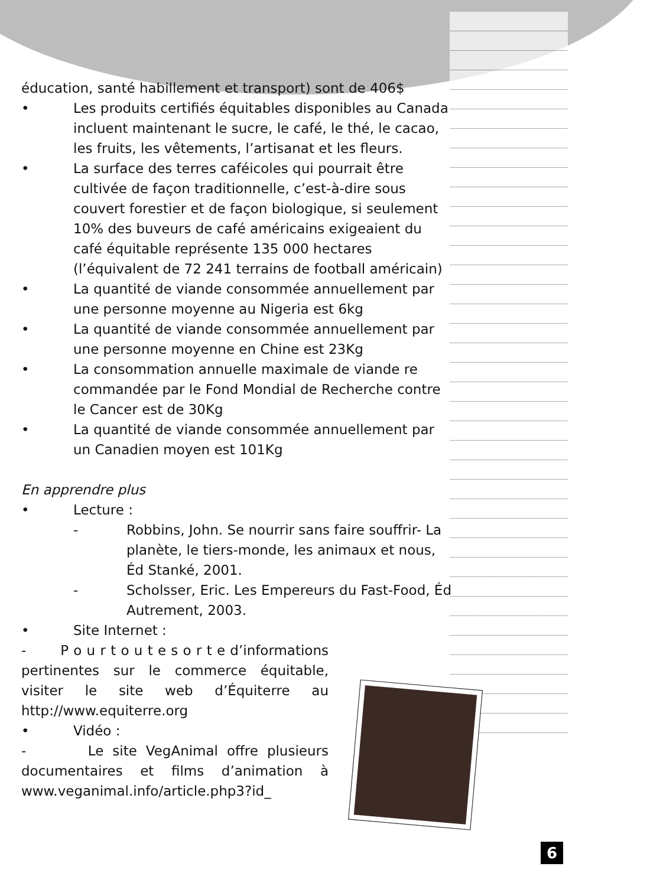éducation, santé habillement et transport) sont de 406$
• Les produits certifiés équitables disponibles au Canada incluent maintenant le sucre, le café, le thé, le cacao, les fruits, les vêtements, l’artisanat et les fleurs.
• La surface des terres caféicoles qui pourrait être cultivée de façon traditionnelle, c’est-à-dire sous couvert forestier et de façon biologique, si seulement 10% des buveurs de café américains exigeaient du café équitable représente 135 000 hectares (l’équivalent de 72 241 terrains de football américain)
• La quantité de viande consommée annuellement par une personne moyenne au Nigeria est 6kg
• La quantité de viande consommée annuellement par une personne moyenne en Chine est 23Kg
• La consommation annuelle maximale de viande re commandée par le Fond Mondial de Recherche contre le Cancer est de 30Kg
• La quantité de viande consommée annuellement par un Canadien moyen est 101Kg
En apprendre plus
• Lecture :
- Robbins, John. Se nourrir sans faire souffrir- La planète, le tiers-monde, les animaux et nous, Éd Stanké, 2001.
- Scholsser, Eric. Les Empereurs du Fast-Food, Éd Autrement, 2003.
• Site Internet :
- P o u r t o u t e s o r t e d’informations pertinentes sur le commerce équitable, visiter le site web d’Équiterre au http://www.equiterre.org
• Vidéo :
- Le site VegAnimal offre plusieurs documentaires et films d’animation à www.veganimal.info/article.php3?id_
6